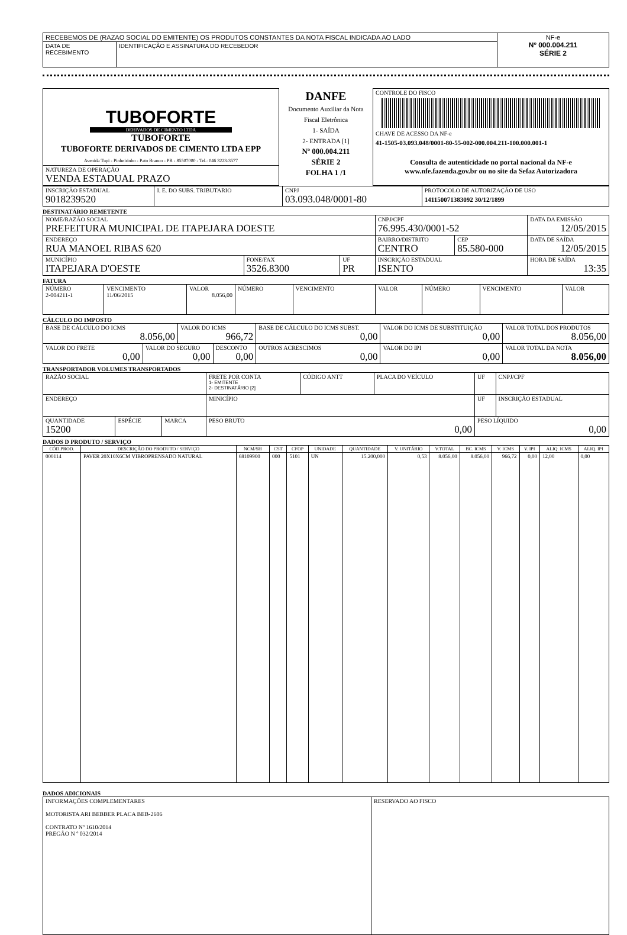| RECEBEMOS DE (RAZAO SOCIAL DO EMITENTE) OS PRODUTOS CONSTANTES DA NOTA FISCAL INDICADA AO LADO | | NF-e Nº 000.004.211 SÉRIE 2 |
| DATA DE RECEBIMENTO | IDENTIFICAÇÃO E ASSINATURA DO RECEBEDOR | |
| TUBOFORTE DERIVADOS DE CIMENTO LTDA TUBOFORTE TUBOFORTE DERIVADOS DE CIMENTO LTDA EPP Avenida Tupi - Pinheirinho - Pato Branco - PR - 85507000 - Tel.: 046 3223-3577 | DANFE Documento Auxiliar da Nota Fiscal Eletrônica 1- SAÍDA 2- ENTRADA [1] Nº 000.004.211 SÉRIE 2 FOLHA 1 /1 | CONTROLE DO FISCO CHAVE DE ACESSO DA NF-e 41-1505-03.093.048/0001-80-55-002-000.004.211-100.000.001-1 Consulta de autenticidade no portal nacional da NF-e www.nfe.fazenda.gov.br ou no site da Sefaz Autorizadora |
| NATUREZA DE OPERAÇÃO VENDA ESTADUAL PRAZO | | |
| INSCRIÇÃO ESTADUAL 9018239520 | I. E. DO SUBS. TRIBUTARIO | CNPJ 03.093.048/0001-80 | PROTOCOLO DE AUTORIZAÇÃO DE USO 141150071383092 30/12/1899 |
DESTINATÁRIO REMETENTE
| NOME/RAZÃO SOCIAL PREFEITURA MUNICIPAL DE ITAPEJARA DOESTE | | | CNPJ/CPF 76.995.430/0001-52 | | DATA DA EMISSÃO 12/05/2015 |
| ENDEREÇO RUA MANOEL RIBAS 620 | | | BAIRRO/DISTRITO CENTRO | CEP 85.580-000 | DATA DE SAÍDA 12/05/2015 |
| MUNICÍPIO ITAPEJARA D'OESTE | FONE/FAX 3526.8300 | UF PR | INSCRIÇÃO ESTADUAL ISENTO | | HORA DE SAÍDA 13:35 |
FATURA
| NÚMERO 2-004211-1 | VENCIMENTO 11/06/2015 | VALOR 8.056,00 | NÚMERO | VENCIMENTO | VALOR | NÚMERO | VENCIMENTO | VALOR |
CÁLCULO DO IMPOSTO
| BASE DE CÁLCULO DO ICMS 8.056,00 | | VALOR DO ICMS 966,72 | | BASE DE CÁLCULO DO ICMS SUBST. 0,00 | VALOR DO ICMS DE SUBSTITUIÇÃO 0,00 | VALOR TOTAL DOS PRODUTOS 8.056,00 |
| VALOR DO FRETE 0,00 | VALOR DO SEGURO 0,00 | | DESCONTO 0,00 | OUTROS ACRESCIMOS 0,00 | VALOR DO IPI 0,00 | VALOR TOTAL DA NOTA 8.056,00 |
TRANSPORTADOR VOLUMES TRANSPORTADOS
| RAZÃO SOCIAL | | | FRETE POR CONTA 1- EMITENTE 2- DESTINATÁRIO [2] | CÓDIGO ANTT | PLACA DO VEÍCULO | UF | CNPJ/CPF |
| ENDEREÇO | | | MINICÍPIO | | | UF | INSCRIÇÃO ESTADUAL |
| QUANTIDADE 15200 | ESPÉCIE | MARCA | PESO BRUTO 0,00 | | | PESO LÍQUIDO 0,00 | |
DADOS D PRODUTO / SERVIÇO
| CÓD.PROD. | DESCRIÇÃO DO PRODUTO / SERVIÇO | NCM/SH | CST | CFOP | UNIDADE | QUANTIDADE | V. UNITÁRIO | V.TOTAL | BC. ICMS | V. ICMS | V. IPI | ALIQ. ICMS | ALIQ. IPI |
| --- | --- | --- | --- | --- | --- | --- | --- | --- | --- | --- | --- | --- | --- |
| 000114 | PAVER 20X10X6CM VIBROPRENSADO NATURAL | 68109900 | 000 | 5101 | UN | 15.200,000 | 0,53 | 8.056,00 | 8.056,00 | 966,72 | 0,00 | 12,00 | 0,00 |
DADOS ADICIONAIS
| INFORMAÇÕES COMPLEMENTARES MOTORISTA ARI BEBBER PLACA BEB-2606 CONTRATO Nº 1610/2014 PREGÃO N º 032/2014 | RESERVADO AO FISCO |